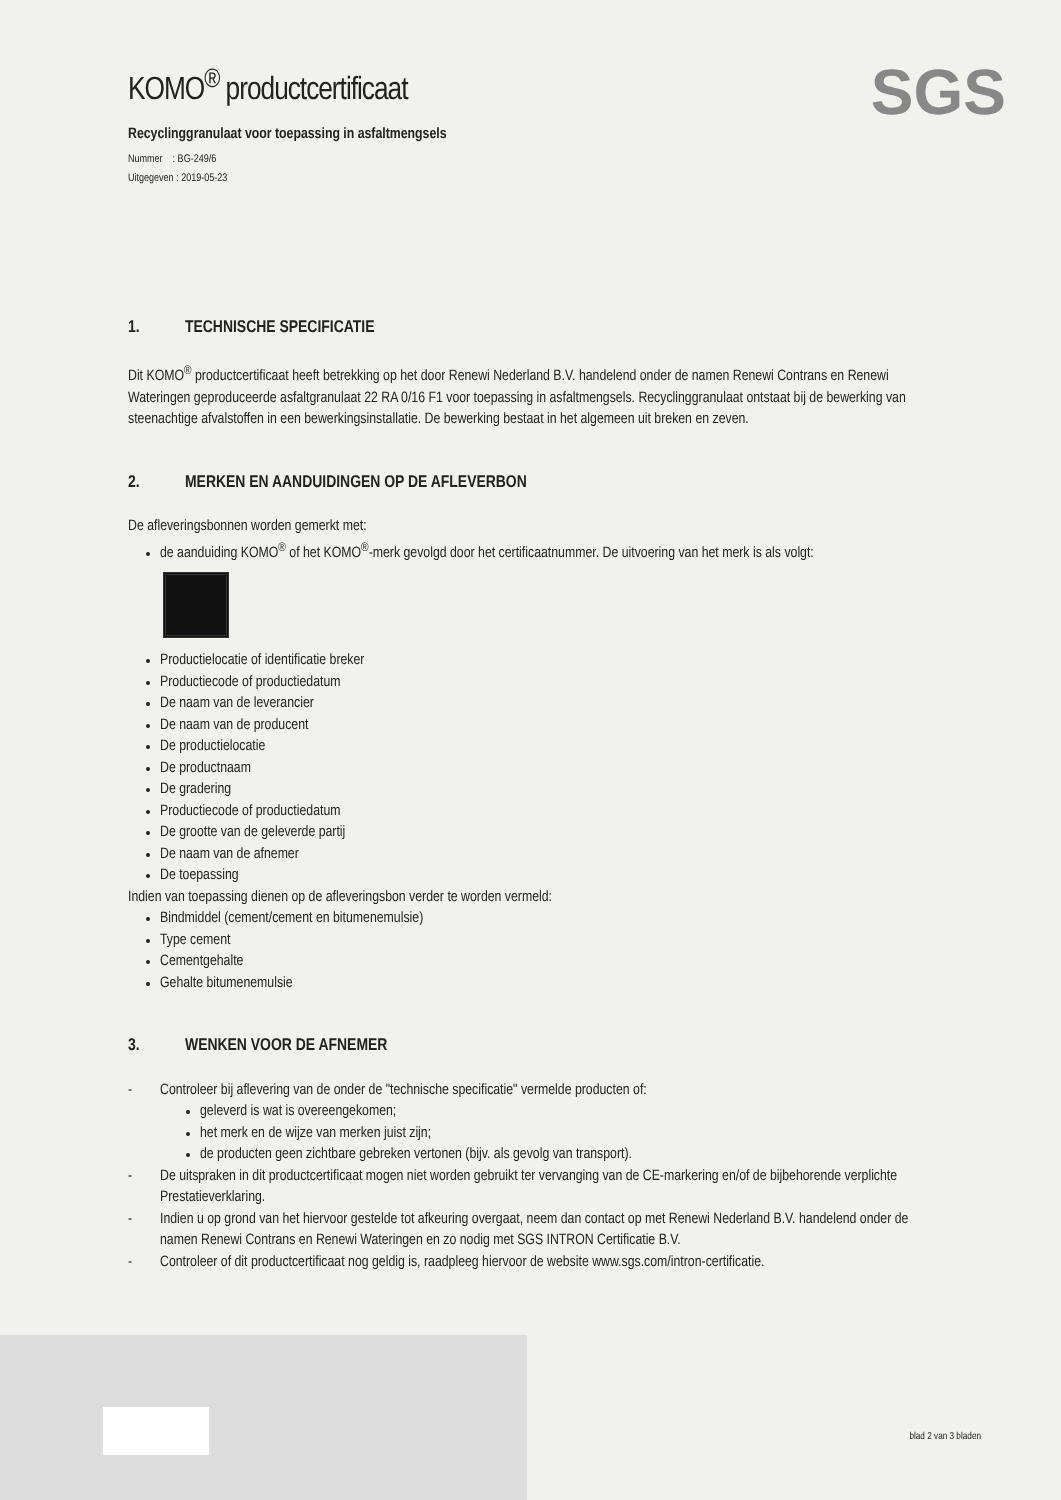SGS
KOMO<sup>®</sup> productcertificaat
Recyclinggranulaat voor toepassing in asfaltmengsels
Nummer : BG-249/6
Uitgegeven : 2019-05-23
1. TECHNISCHE SPECIFICATIE
Dit KOMO<sup>®</sup> productcertificaat heeft betrekking op het door Renewi Nederland B.V. handelend onder de namen Renewi Contrans en Renewi Wateringen geproduceerde asfaltgranulaat 22 RA 0/16 F1 voor toepassing in asfaltmengsels. Recyclinggranulaat ontstaat bij de bewerking van steenachtige afvalstoffen in een bewerkingsinstallatie. De bewerking bestaat in het algemeen uit breken en zeven.
2. MERKEN EN AANDUIDINGEN OP DE AFLEVERBON
De afleveringsbonnen worden gemerkt met:
de aanduiding KOMO<sup>®</sup> of het KOMO<sup>®</sup>-merk gevolgd door het certificaatnummer. De uitvoering van het merk is als volgt:
Productielocatie of identificatie breker
Productiecode of productiedatum
De naam van de leverancier
De naam van de producent
De productielocatie
De productnaam
De gradering
Productiecode of productiedatum
De grootte van de geleverde partij
De naam van de afnemer
De toepassing
Indien van toepassing dienen op de afleveringsbon verder te worden vermeld:
Bindmiddel (cement/cement en bitumenemulsie)
Type cement
Cementgehalte
Gehalte bitumenemulsie
3. WENKEN VOOR DE AFNEMER
- Controleer bij aflevering van de onder de "technische specificatie" vermelde producten of:
geleverd is wat is overeengekomen;
het merk en de wijze van merken juist zijn;
de producten geen zichtbare gebreken vertonen (bijv. als gevolg van transport).
- De uitspraken in dit productcertificaat mogen niet worden gebruikt ter vervanging van de CE-markering en/of de bijbehorende verplichte Prestatieverklaring.
- Indien u op grond van het hiervoor gestelde tot afkeuring overgaat, neem dan contact op met Renewi Nederland B.V. handelend onder de namen Renewi Contrans en Renewi Wateringen en zo nodig met SGS INTRON Certificatie B.V.
- Controleer of dit productcertificaat nog geldig is, raadpleeg hiervoor de website www.sgs.com/intron-certificatie.
blad 2 van 3 bladen